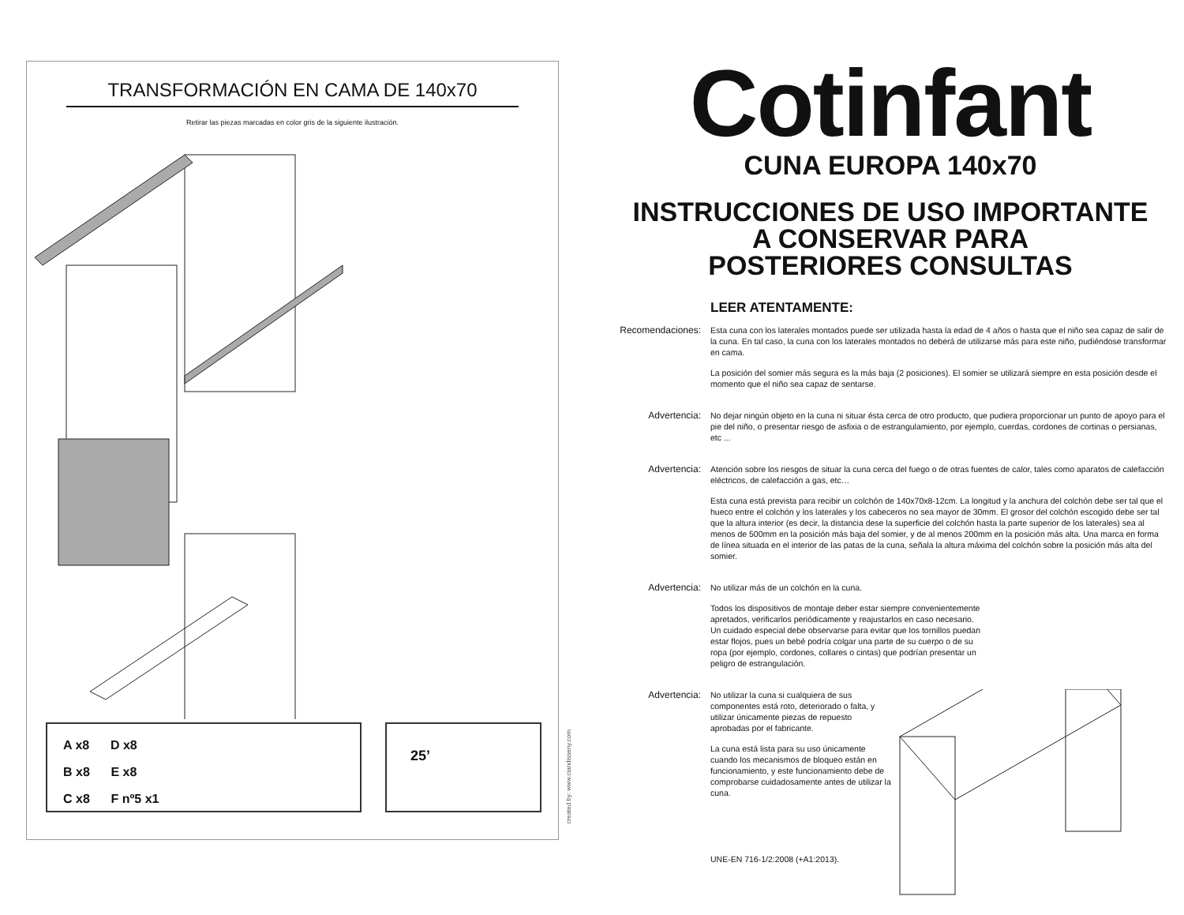TRANSFORMACIÓN EN CAMA DE 140x70
Retirar las piezas marcadas en color gris de la siguiente ilustración.
A x8 D x8
B x8 E x8
C x8 F nº5 x1
25’
created by: www.ciandisseny.com
Cotinfant
CUNA EUROPA 140x70
INSTRUCCIONES DE USO IMPORTANTE
A CONSERVAR PARA
POSTERIORES CONSULTAS
LEER ATENTAMENTE:
Recomendaciones:
Esta cuna con los laterales montados puede ser utilizada hasta la edad de 4 años o hasta que el niño sea capaz de salir de la cuna. En tal caso, la cuna con los laterales montados no deberá de utilizarse más para este niño, pudiéndose transformar en cama.
La posición del somier más segura es la más baja (2 posiciones). El somier se utilizará siempre en esta posición desde el momento que el niño sea capaz de sentarse.
Advertencia: No dejar ningún objeto en la cuna ni situar ésta cerca de otro producto, que pudiera proporcionar un punto de apoyo para el pie del niño, o presentar riesgo de asfixia o de estrangulamiento, por ejemplo, cuerdas, cordones de cortinas o persianas, etc ...
Advertencia: Atención sobre los riesgos de situar la cuna cerca del fuego o de otras fuentes de calor, tales como aparatos de calefacción eléctricos, de calefacción a gas, etc…
Esta cuna está prevista para recibir un colchón de 140x70x8-12cm. La longitud y la anchura del colchón debe ser tal que el hueco entre el colchón y los laterales y los cabeceros no sea mayor de 30mm. El grosor del colchón escogido debe ser tal que la altura interior (es decir, la distancia dese la superficie del colchón hasta la parte superior de los laterales) sea al menos de 500mm en la posición más baja del somier, y de al menos 200mm en la posición más alta. Una marca en forma de línea situada en el interior de las patas de la cuna, señala la altura máxima del colchón sobre la posición más alta del somier.
Advertencia: No utilizar más de un colchón en la cuna.
Todos los dispositivos de montaje deber estar siempre convenientemente apretados, verificarlos periódicamente y reajustarlos en caso necesario. Un cuidado especial debe observarse para evitar que los tornillos puedan estar flojos, pues un bebé podría colgar una parte de su cuerpo o de su ropa (por ejemplo, cordones, collares o cintas) que podrían presentar un peligro de estrangulación.
Advertencia: No utilizar la cuna si cualquiera de sus componentes está roto, deteriorado o falta, y utilizar únicamente piezas de repuesto aprobadas por el fabricante.
La cuna está lista para su uso únicamente cuando los mecanismos de bloqueo están en funcionamiento, y este funcionamiento debe de comprobarse cuidadosamente antes de utilizar la cuna.
UNE-EN 716-1/2:2008 (+A1:2013).